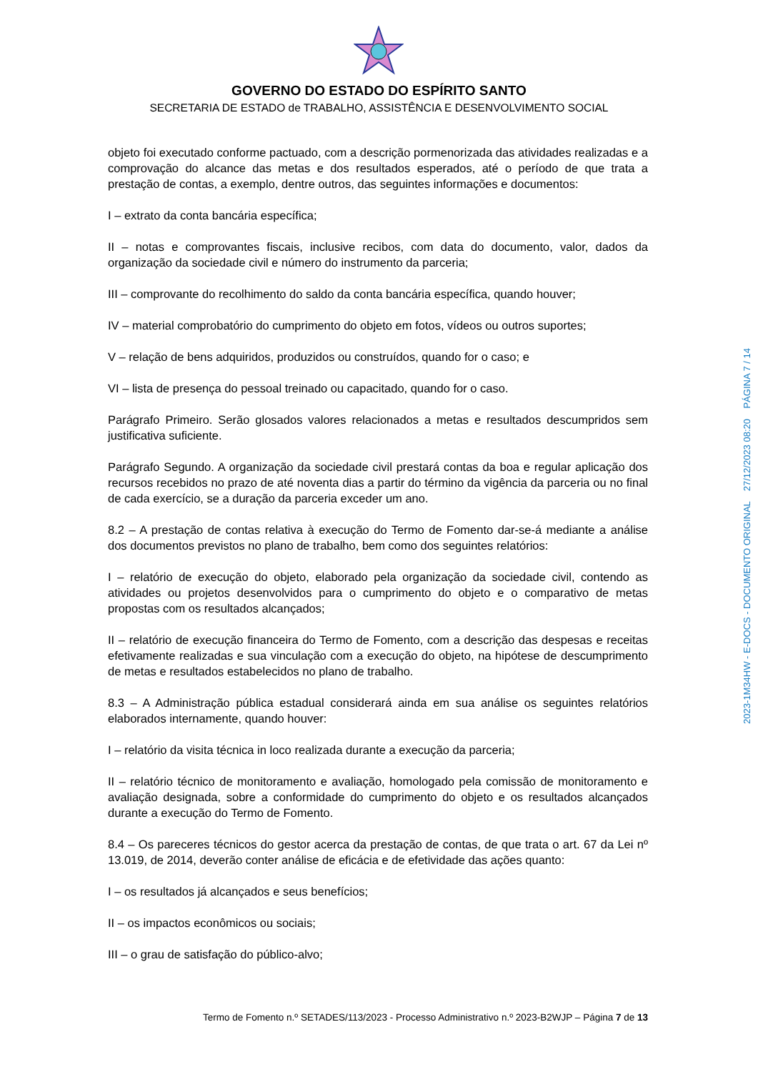GOVERNO DO ESTADO DO ESPÍRITO SANTO
SECRETARIA DE ESTADO de TRABALHO, ASSISTÊNCIA E DESENVOLVIMENTO SOCIAL
objeto foi executado conforme pactuado, com a descrição pormenorizada das atividades realizadas e a comprovação do alcance das metas e dos resultados esperados, até o período de que trata a prestação de contas, a exemplo, dentre outros, das seguintes informações e documentos:
I – extrato da conta bancária específica;
II – notas e comprovantes fiscais, inclusive recibos, com data do documento, valor, dados da organização da sociedade civil e número do instrumento da parceria;
III – comprovante do recolhimento do saldo da conta bancária específica, quando houver;
IV – material comprobatório do cumprimento do objeto em fotos, vídeos ou outros suportes;
V – relação de bens adquiridos, produzidos ou construídos, quando for o caso; e
VI – lista de presença do pessoal treinado ou capacitado, quando for o caso.
Parágrafo Primeiro. Serão glosados valores relacionados a metas e resultados descumpridos sem justificativa suficiente.
Parágrafo Segundo. A organização da sociedade civil prestará contas da boa e regular aplicação dos recursos recebidos no prazo de até noventa dias a partir do término da vigência da parceria ou no final de cada exercício, se a duração da parceria exceder um ano.
8.2 – A prestação de contas relativa à execução do Termo de Fomento dar-se-á mediante a análise dos documentos previstos no plano de trabalho, bem como dos seguintes relatórios:
I – relatório de execução do objeto, elaborado pela organização da sociedade civil, contendo as atividades ou projetos desenvolvidos para o cumprimento do objeto e o comparativo de metas propostas com os resultados alcançados;
II – relatório de execução financeira do Termo de Fomento, com a descrição das despesas e receitas efetivamente realizadas e sua vinculação com a execução do objeto, na hipótese de descumprimento de metas e resultados estabelecidos no plano de trabalho.
8.3 – A Administração pública estadual considerará ainda em sua análise os seguintes relatórios elaborados internamente, quando houver:
I – relatório da visita técnica in loco realizada durante a execução da parceria;
II – relatório técnico de monitoramento e avaliação, homologado pela comissão de monitoramento e avaliação designada, sobre a conformidade do cumprimento do objeto e os resultados alcançados durante a execução do Termo de Fomento.
8.4 – Os pareceres técnicos do gestor acerca da prestação de contas, de que trata o art. 67 da Lei nº 13.019, de 2014, deverão conter análise de eficácia e de efetividade das ações quanto:
I – os resultados já alcançados e seus benefícios;
II – os impactos econômicos ou sociais;
III – o grau de satisfação do público-alvo;
Termo de Fomento n.º SETADES/113/2023 - Processo Administrativo n.º 2023-B2WJP – Página 7 de 13
2023-1M34HW - E-DOCS - DOCUMENTO ORIGINAL 27/12/2023 08:20 PÁGINA 7 / 14